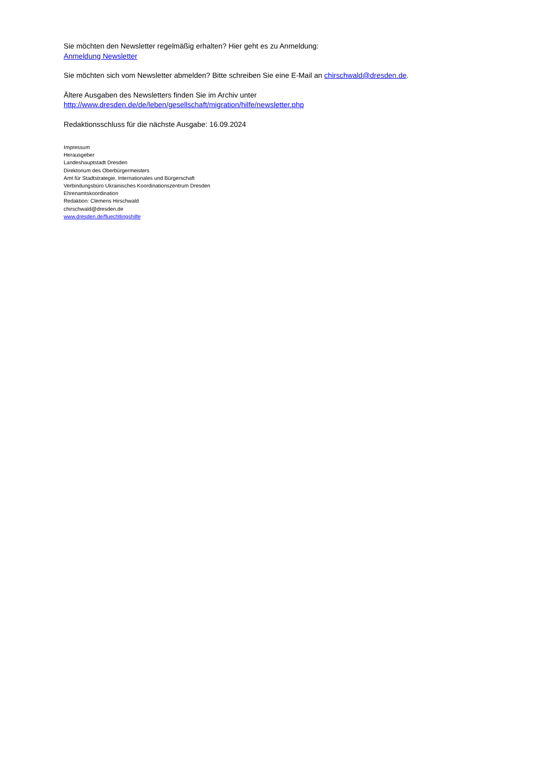Sie möchten den Newsletter regelmäßig erhalten? Hier geht es zu Anmeldung:
Anmeldung Newsletter
Sie möchten sich vom Newsletter abmelden? Bitte schreiben Sie eine E-Mail an chirschwald@dresden.de.
Ältere Ausgaben des Newsletters finden Sie im Archiv unter
http://www.dresden.de/de/leben/gesellschaft/migration/hilfe/newsletter.php
Redaktionsschluss für die nächste Ausgabe: 16.09.2024
Impressum
Herausgeber
Landeshauptstadt Dresden
Direktorium des Oberbürgermeisters
Amt für Stadtstrategie, Internationales und Bürgerschaft
Verbindungsbüro Ukrainisches Koordinationszentrum Dresden
Ehrenamtskoordination
Redaktion: Clemens Hirschwald
chirschwald@dresden.de
www.dresden.de/fluechtlingshilfe